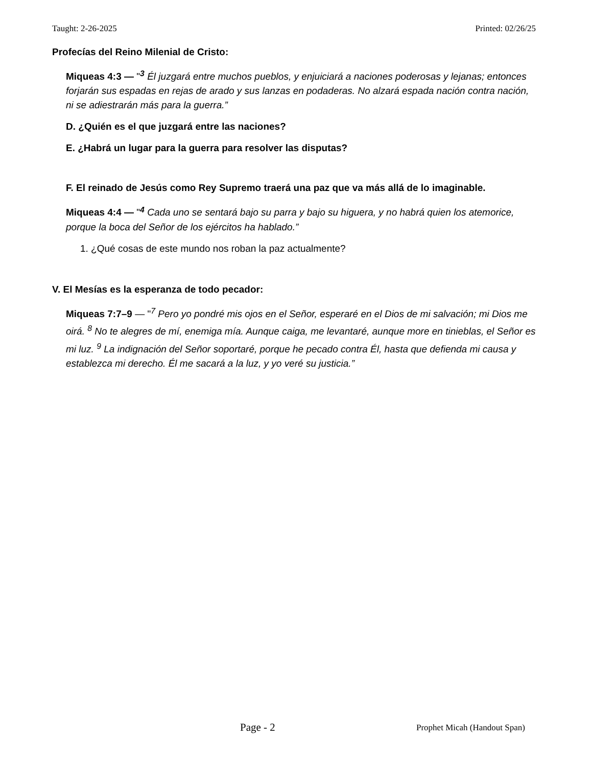Taught: 2-26-2025 Printed: 02/26/25
Profecías del Reino Milenial de Cristo:
Miqueas 4:3 — "<sup>3</sup> Él juzgará entre muchos pueblos, y enjuiciará a naciones poderosas y lejanas; entonces forjarán sus espadas en rejas de arado y sus lanzas en podaderas. No alzará espada nación contra nación, ni se adiestrarán más para la guerra.”
D. ¿Quién es el que juzgará entre las naciones?
E. ¿Habrá un lugar para la guerra para resolver las disputas?
F. El reinado de Jesús como Rey Supremo traerá una paz que va más allá de lo imaginable.
Miqueas 4:4 — "<sup>4</sup> Cada uno se sentará bajo su parra y bajo su higuera, y no habrá quien los atemorice, porque la boca del Señor de los ejércitos ha hablado.”
1. ¿Qué cosas de este mundo nos roban la paz actualmente?
V. El Mesías es la esperanza de todo pecador:
Miqueas 7:7–9 — "<sup>7</sup> Pero yo pondré mis ojos en el Señor, esperaré en el Dios de mi salvación; mi Dios me oirá. <sup>8</sup> No te alegres de mí, enemiga mía. Aunque caiga, me levantaré, aunque more en tinieblas, el Señor es mi luz. <sup>9</sup> La indignación del Señor soportaré, porque he pecado contra Él, hasta que defienda mi causa y establezca mi derecho. Él me sacará a la luz, y yo veré su justicia.”
Page - 2 Prophet Micah (Handout Span)